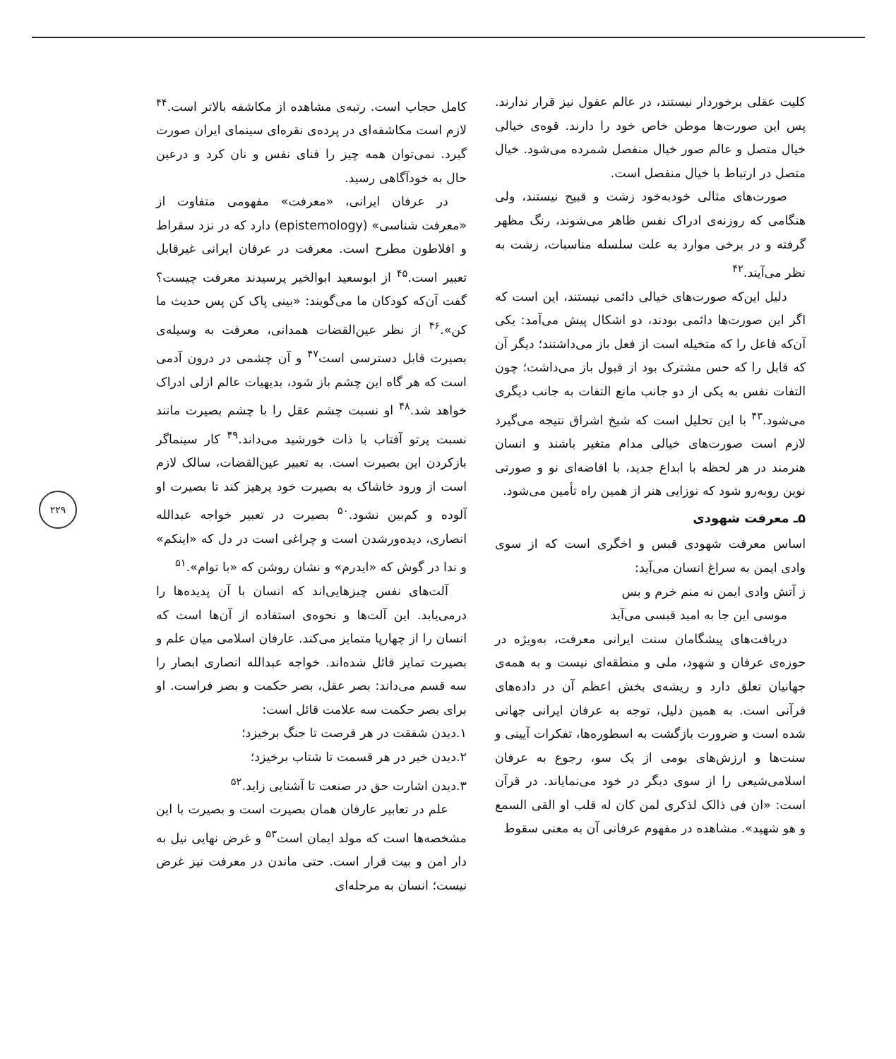کلیت عقلی برخوردار نیستند، در عالم عقول نیز قرار ندارند. پس این صورت‌ها موطن خاص خود را دارند. قوه‌ی خیالی خیال متصل و عالم صور خیال منفصل شمرده می‌شود. خیال متصل در ارتباط با خیال منفصل است.
صورت‌های مثالی خودبه‌خود زشت و قبیح نیستند، ولی هنگامی که روزنه‌ی ادراک نفس ظاهر می‌شوند، رنگ مظهر گرفته و در برخی موارد به علت سلسله مناسبات، زشت به نظر می‌آیند.<sup>۴۲</sup>
دلیل این‌که صورت‌های خیالی دائمی نیستند، این است که اگر این صورت‌ها دائمی بودند، دو اشکال پیش می‌آمد: یکی آن‌که فاعل را که متخیله است از فعل باز می‌داشتند؛ دیگر آن که قابل را که حس مشترک بود از قبول باز می‌داشت؛ چون التفات نفس به یکی از دو جانب مانع التفات به جانب دیگری می‌شود.<sup>۴۳</sup> با این تحلیل است که شیخ اشراق نتیجه می‌گیرد لازم است صورت‌های خیالی مدام متغیر باشند و انسان هنرمند در هر لحظه با ابداع جدید، با افاضه‌ای نو و صورتی نوین روبه‌رو شود که نوزایی هنر از همین راه تأمین می‌شود.
۵ـ معرفت شهودی
اساس معرفت شهودی قبس و اخگری است که از سوی وادی ایمن به سراغ انسان می‌آید:
ز آتش وادی ایمن نه منم خرم و بس
موسی این جا به امید قبسی می‌آید
دریافت‌های پیشگامان سنت ایرانی معرفت، به‌ویژه در حوزه‌ی عرفان و شهود، ملی و منطقه‌ای نیست و به همه‌ی جهانیان تعلق دارد و ریشه‌ی بخش اعظم آن در داده‌های قرآنی است. به همین دلیل، توجه به عرفان ایرانی جهانی شده است و ضرورت بازگشت به اسطوره‌ها، تفکرات آیینی و سنت‌ها و ارزش‌های بومی از یک سو، رجوع به عرفان اسلامی‌شیعی را از سوی دیگر در خود می‌نمایاند. در قرآن است: «ان فی ذالک لذکری لمن کان له قلب او القی السمع و هو شهید». مشاهده در مفهوم عرفانی آن به معنی سقوط
کامل حجاب است. رتبه‌ی مشاهده از مکاشفه بالاتر است.<sup>۴۴</sup> لازم است مکاشفه‌ای در پرده‌ی نقره‌ای سینمای ایران صورت گیرد. نمی‌توان همه چیز را فنای نفس و نان کرد و درعین حال به خودآگاهی رسید.
در عرفان ایرانی، «معرفت» مفهومی متفاوت از «معرفت شناسی» (epistemology) دارد که در نزد سقراط و افلاطون مطرح است. معرفت در عرفان ایرانی غیرقابل تعبیر است.<sup>۴۵</sup> از ابوسعید ابوالخیر پرسیدند معرفت چیست؟ گفت آن‌که کودکان ما می‌گویند: «بینی پاک کن پس حدیث ما کن».<sup>۴۶</sup> از نظر عین‌القضات همدانی، معرفت به وسیله‌ی بصیرت قابل دسترسی است<sup>۴۷</sup> و آن چشمی در درون آدمی است که هر گاه این چشم باز شود، بدیهیات عالم ازلی ادراک خواهد شد.<sup>۴۸</sup> او نسبت چشم عقل را با چشم بصیرت مانند نسبت پرتو آفتاب با ذات خورشید می‌داند.<sup>۴۹</sup> کار سینماگر بازکردن این بصیرت است. به تعبیر عین‌القضات، سالک لازم است از ورود خاشاک به بصیرت خود پرهیز کند تا بصیرت او آلوده و کم‌بین نشود.<sup>۵۰</sup> بصیرت در تعبیر خواجه عبدالله انصاری، دیده‌ورشدن است و چراغی است در دل که «اینکم» و ندا در گوش که «ایدرم» و نشان روشن که «با توام».<sup>۵۱</sup>
آلت‌های نفس چیزهایی‌اند که انسان با آن پدیده‌ها را درمی‌یابد. این آلت‌ها و نحوه‌ی استفاده از آن‌ها است که انسان را از چهارپا متمایز می‌کند. عارفان اسلامی میان علم و بصیرت تمایز قائل شده‌اند. خواجه عبدالله انصاری ابصار را سه قسم می‌داند: بصر عقل، بصر حکمت و بصر فراست. او برای بصر حکمت سه علامت قائل است:
۱.دیدن شفقت در هر فرصت تا جنگ برخیزد؛
۲.دیدن خیر در هر قسمت تا شتاب برخیزد؛
۳.دیدن اشارت حق در صنعت تا آشنایی زاید.<sup>۵۲</sup>
علم در تعابیر عارفان همان بصیرت است و بصیرت با این مشخصه‌ها است که مولد ایمان است<sup>۵۳</sup> و غرض نهایی نیل به دار امن و بیت قرار است. حتی ماندن در معرفت نیز غرض نیست؛ انسان به مرحله‌ای
۲۲۹